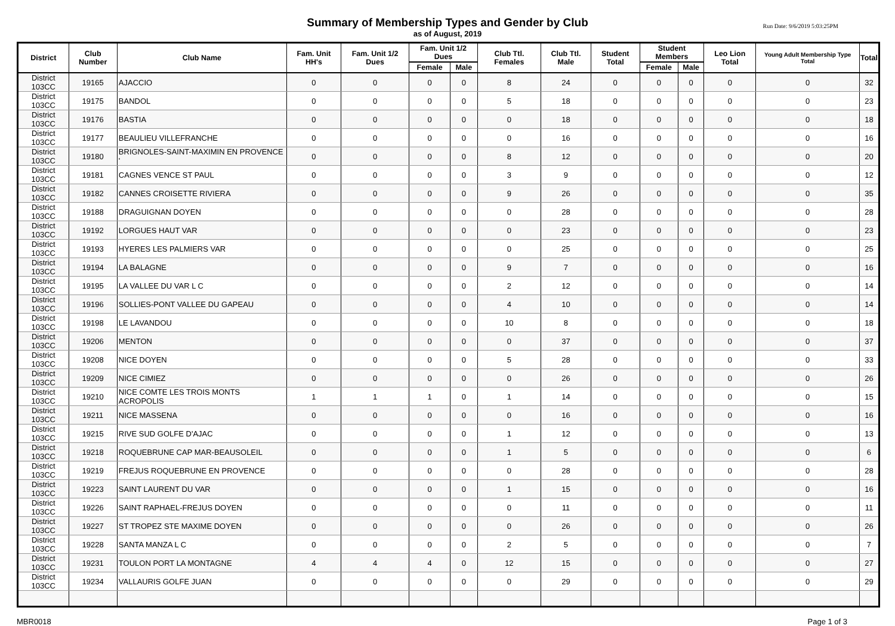Summary of Membership Types and Gender by Club
as of August, 2019
Run Date: 9/6/2019 5:03:25PM
| District | Club Number | Club Name | Fam. Unit HH's | Fam. Unit 1/2 Dues | Fam. Unit 1/2 Dues | | Club Ttl. Females | Club Ttl. Male | Student Total | Student Members | | Leo Lion Total | Young Adult Membership Type Total | Total |
| --- | --- | --- | --- | --- | --- | --- | --- | --- | --- | --- | --- | --- | --- | --- |
| | | | | | Female | Male | | | | Female | Male | | | |
| District 103CC | 19165 | AJACCIO | 0 | 0 | 0 | 0 | 8 | 24 | 0 | 0 | 0 | 0 | 0 | 32 |
| District 103CC | 19175 | BANDOL | 0 | 0 | 0 | 0 | 5 | 18 | 0 | 0 | 0 | 0 | 0 | 23 |
| District 103CC | 19176 | BASTIA | 0 | 0 | 0 | 0 | 0 | 18 | 0 | 0 | 0 | 0 | 0 | 18 |
| District 103CC | 19177 | BEAULIEU VILLEFRANCHE | 0 | 0 | 0 | 0 | 0 | 16 | 0 | 0 | 0 | 0 | 0 | 16 |
| District 103CC | 19180 | BRIGNOLES-SAINT-MAXIMIN EN PROVENCE ' | 0 | 0 | 0 | 0 | 8 | 12 | 0 | 0 | 0 | 0 | 0 | 20 |
| District 103CC | 19181 | CAGNES VENCE ST PAUL | 0 | 0 | 0 | 0 | 3 | 9 | 0 | 0 | 0 | 0 | 0 | 12 |
| District 103CC | 19182 | CANNES CROISETTE RIVIERA | 0 | 0 | 0 | 0 | 9 | 26 | 0 | 0 | 0 | 0 | 0 | 35 |
| District 103CC | 19188 | DRAGUIGNAN DOYEN | 0 | 0 | 0 | 0 | 0 | 28 | 0 | 0 | 0 | 0 | 0 | 28 |
| District 103CC | 19192 | LORGUES HAUT VAR | 0 | 0 | 0 | 0 | 0 | 23 | 0 | 0 | 0 | 0 | 0 | 23 |
| District 103CC | 19193 | HYERES LES PALMIERS VAR | 0 | 0 | 0 | 0 | 0 | 25 | 0 | 0 | 0 | 0 | 0 | 25 |
| District 103CC | 19194 | LA BALAGNE | 0 | 0 | 0 | 0 | 9 | 7 | 0 | 0 | 0 | 0 | 0 | 16 |
| District 103CC | 19195 | LA VALLEE DU VAR L C | 0 | 0 | 0 | 0 | 2 | 12 | 0 | 0 | 0 | 0 | 0 | 14 |
| District 103CC | 19196 | SOLLIES-PONT VALLEE DU GAPEAU | 0 | 0 | 0 | 0 | 4 | 10 | 0 | 0 | 0 | 0 | 0 | 14 |
| District 103CC | 19198 | LE LAVANDOU | 0 | 0 | 0 | 0 | 10 | 8 | 0 | 0 | 0 | 0 | 0 | 18 |
| District 103CC | 19206 | MENTON | 0 | 0 | 0 | 0 | 0 | 37 | 0 | 0 | 0 | 0 | 0 | 37 |
| District 103CC | 19208 | NICE DOYEN | 0 | 0 | 0 | 0 | 5 | 28 | 0 | 0 | 0 | 0 | 0 | 33 |
| District 103CC | 19209 | NICE CIMIEZ | 0 | 0 | 0 | 0 | 0 | 26 | 0 | 0 | 0 | 0 | 0 | 26 |
| District 103CC | 19210 | NICE COMTE LES TROIS MONTS ACROPOLIS | 1 | 1 | 1 | 0 | 1 | 14 | 0 | 0 | 0 | 0 | 0 | 15 |
| District 103CC | 19211 | NICE MASSENA | 0 | 0 | 0 | 0 | 0 | 16 | 0 | 0 | 0 | 0 | 0 | 16 |
| District 103CC | 19215 | RIVE SUD GOLFE D'AJAC | 0 | 0 | 0 | 0 | 1 | 12 | 0 | 0 | 0 | 0 | 0 | 13 |
| District 103CC | 19218 | ROQUEBRUNE CAP MAR-BEAUSOLEIL | 0 | 0 | 0 | 0 | 1 | 5 | 0 | 0 | 0 | 0 | 0 | 6 |
| District 103CC | 19219 | FREJUS ROQUEBRUNE EN PROVENCE | 0 | 0 | 0 | 0 | 0 | 28 | 0 | 0 | 0 | 0 | 0 | 28 |
| District 103CC | 19223 | SAINT LAURENT DU VAR | 0 | 0 | 0 | 0 | 1 | 15 | 0 | 0 | 0 | 0 | 0 | 16 |
| District 103CC | 19226 | SAINT RAPHAEL-FREJUS DOYEN | 0 | 0 | 0 | 0 | 0 | 11 | 0 | 0 | 0 | 0 | 0 | 11 |
| District 103CC | 19227 | ST TROPEZ STE MAXIME DOYEN | 0 | 0 | 0 | 0 | 0 | 26 | 0 | 0 | 0 | 0 | 0 | 26 |
| District 103CC | 19228 | SANTA MANZA L C | 0 | 0 | 0 | 0 | 2 | 5 | 0 | 0 | 0 | 0 | 0 | 7 |
| District 103CC | 19231 | TOULON PORT LA MONTAGNE | 4 | 4 | 4 | 0 | 12 | 15 | 0 | 0 | 0 | 0 | 0 | 27 |
| District 103CC | 19234 | VALLAURIS GOLFE JUAN | 0 | 0 | 0 | 0 | 0 | 29 | 0 | 0 | 0 | 0 | 0 | 29 |
MBR0018 Page 1 of 3